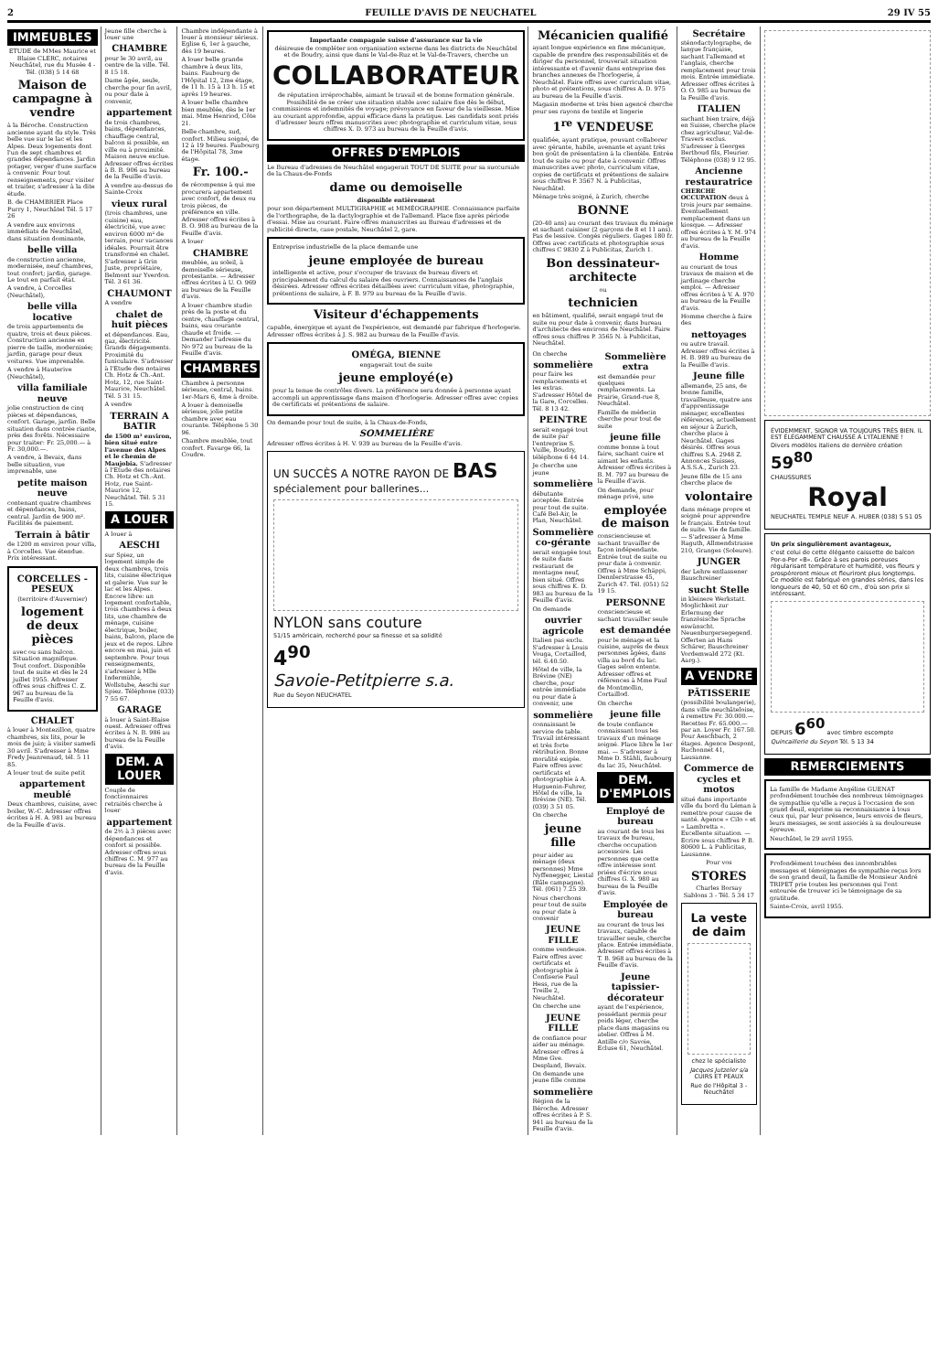2 FEUILLE D'AVIS DE NEUCHATEL 29 IV 55
IMMEUBLES
ETUDE de MMes Maurice et Blaise CLERC, notaires Neuchâtel, rue du Musée 4 - Tél. (038) 5 14 68
Maison de campagne à vendre
à la Béroche. Construction ancienne ayant du style. Très belle vue sur le lac et les Alpes. Deux logements dont l'un de sept chambres et grandes dépendances. Jardin potager, verger d'une surface à convenir. Pour tout renseignements, pour visiter et traiter, s'adresser à la dite étude.
B. de CHAMBRIER Place Purry 1, Neuchâtel Tél. 5 17 26
A vendre aux environs immédiats de Neuchâtel, dans situation dominante,
belle villa
de construction ancienne, modernisée, neuf chambres, tout confort; jardin, garage. Le tout en parfait état.
A vendre, à Corcelles (Neuchâtel),
belle villa locative
de trois appartements de quatre, trois et deux pièces. Construction ancienne en pierre de taille, modernisée; jardin, garage pour deux voitures. Vue imprenable.
A vendre à Hauterive (Neuchâtel),
villa familiale neuve
jolie construction de cinq pièces et dépendances, confort. Garage, jardin. Belle situation dans contrée riante, près des forêts. Nécessaire pour traiter: Fr. 25,000.— à Fr. 30,000.—.
A vendre, à Bevaix, dans belle situation, vue imprenable, une
petite maison neuve
contenant quatre chambres et dépendances, bains, central. Jardin de 900 m². Facilités de paiement.
Terrain à bâtir
de 1200 m environ pour villa, à Corcelles. Vue étendue. Prix intéressant.
CORCELLES - PESEUX
(territoire d'Auvernier)
logement de deux pièces
avec ou sans balcon. Situation magnifique. Tout confort. Disponible tout de suite et dès le 24 juillet 1955. Adresser offres sous chiffres C. Z. 967 au bureau de la Feuille d'avis.
CHALET
à louer à Montezillon, quatre chambres, six lits, pour le mois de juin; à visiter samedi 30 avril. S'adresser à Mme Fredy Jeanrenaud, tél. 5 11 85.
A louer tout de suite petit
appartement meublé
Deux chambres, cuisine, avec boiler, W.-C. Adresser offres écrites à H. A. 981 au bureau de la Feuille d'avis.
Jeune fille cherche à louer une
CHAMBRE
pour le 30 avril, au centre de la ville. Tél. 8 15 18.
Dame âgée, seule, cherche pour fin avril, ou pour date à convenir,
appartement
de trois chambres, bains, dépendances, chauffage central, balcon si possible, en ville ou à proximité. Maison neuve exclue. Adresser offres écrites à B. B. 906 au bureau de la Feuille d'avis.
A vendre au-dessus de Sainte-Croix
vieux rural
(trois chambres, une cuisine) eau, électricité, vue avec environ 6000 m² de terrain, pour vacances idéales. Pourrait être transformé en chalet. S'adresser à Grin Juste, propriétaire, Belmont sur Yverdon. Tél. 3 61 36.
CHAUMONT
A vendre
chalet de huit pièces
et dépendances. Eau, gaz, électricité. Grands dégagements. Proximité du funiculaire. S'adresser à l'Etude des notaires Ch. Hotz & Ch.-Ant. Hotz, 12, rue Saint-Maurice, Neuchâtel. Tél. 5 31 15.
A vendre
TERRAIN A BATIR
de 1500 m² environ, bien situé entre l'avenue des Alpes et le chemin de Maujobia. S'adresser à l'Etude des notaires Ch. Hotz et Ch.-Ant. Hotz, rue Saint-Maurice 12, Neuchâtel. Tél. 5 31 15.
A LOUER
A louer à
AESCHI
sur Spiez, un logement simple de deux chambres, trois lits, cuisine électrique et galerie. Vue sur le lac et les Alpes. Encore libre: un logement confortable, trois chambres à deux lits, une chambre de ménage, cuisine électrique, boiler, bains, balcon, place de jeux et de repos. Libre encore en mai, juin et septembre. Pour tous renseignements, s'adresser à Mlle Indermühle, Wollstube, Aeschi sur Spiez. Téléphone (033) 7 55 67.
GARAGE
à louer à Saint-Blaise ouest. Adresser offres écrites à N. B. 986 au bureau de la Feuille d'avis.
DEM. A LOUER
Couple de fonctionnaires retraités cherche à louer
appartement
de 2½ à 3 pièces avec dépendances et confort si possible. Adresser offres sous chiffres C. M. 977 au bureau de la Feuille d'avis.
Chambre indépendante à louer à monsieur sérieux. Eglise 6, 1er à gauche, dès 19 heures.
A louer belle grande chambre à deux lits, bains. Faubourg de l'Hôpital 12, 2me étage, de 11 h. 15 à 13 h. 15 et après 19 heures.
A louer belle chambre bien meublée, dès le 1er mai. Mme Henriod, Côte 21.
Belle chambre, sud, confort. Milieu soigné, de 12 à 19 heures. Faubourg de l'Hôpital 78, 3me étage.
Fr. 100.-
de récompense à qui me procurera appartement avec confort, de deux ou trois pièces, de préférence en ville. Adresser offres écrites à B. O. 908 au bureau de la Feuille d'avis.
A louer
CHAMBRE
meublée, au soleil, à demoiselle sérieuse, protestante. — Adresser offres écrites à U. O. 969 au bureau de la Feuille d'avis.
A louer chambre studio près de la poste et du centre, chauffage central, bains, eau courante chaude et froide. — Demander l'adresse du No 972 au bureau de la Feuille d'avis.
CHAMBRES
Chambre à personne sérieuse, central, bains. 1er-Mars 6, 4me à droite.
A louer à demoiselle sérieuse, jolie petite chambre avec eau courante. Téléphone 5 30 96.
Chambre meublée, tout confort. Favarge 66, la Coudre.
Importante compagnie suisse d'assurance sur la vie
désireuse de compléter son organisation externe dans les districts de Neuchâtel et de Boudry, ainsi que dans le Val-de-Ruz et le Val-de-Travers, cherche un
COLLABORATEUR
de réputation irréprochable, aimant le travail et de bonne formation générale. Possibilité de se créer une situation stable avec salaire fixe dès le début, commissions et indemnités de voyage; prévoyance en faveur de la vieillesse. Mise au courant approfondie, appui efficace dans la pratique. Les candidats sont priés d'adresser leurs offres manuscrites avec photographie et curriculum vitae, sous chiffres X. D. 973 au bureau de la Feuille d'avis.
OFFRES D'EMPLOIS
Le Bureau d'adresses de Neuchâtel engagerait TOUT DE SUITE pour sa succursale de la Chaux-de-Fonds
dame ou demoiselle
disponible entièrement
pour son département MULTIGRAPHIE et MIMÉOGRAPHIE. Connaissance parfaite de l'orthographe, de la dactylographie et de l'allemand. Place fixe après période d'essai. Mise au courant. Faire offres manuscrites au Bureau d'adresses et de publicité directe, case postale, Neuchâtel 2, gare.
Entreprise industrielle de la place demande une
jeune employée de bureau
intelligente et active, pour s'occuper de travaux de bureau divers et principalement du calcul du salaire des ouvriers. Connaissances de l'anglais désirées. Adresser offres écrites détaillées avec curriculum vitae, photographie, prétentions de salaire, à F. B. 979 au bureau de la Feuille d'avis.
Visiteur d'échappements
capable, énergique et ayant de l'expérience, est demandé par fabrique d'horlogerie. Adresser offres écrites à J. S. 982 au bureau de la Feuille d'avis.
OMÉGA, BIENNE
engagerait tout de suite
jeune employé(e)
pour la tenue de contrôles divers. La préférence sera donnée à personne ayant accompli un apprentissage dans maison d'horlogerie. Adresser offres avec copies de certificats et prétentions de salaire.
On demande pour tout de suite, à la Chaux-de-Fonds,
SOMMELIÈRE
Adresser offres écrites à H. V. 939 au bureau de la Feuille d'avis.
UN SUCCÈS A NOTRE RAYON DE BAS
spécialement pour ballerines...
NYLON sans couture
51/15 américain, recherché pour sa finesse et sa solidité
4<sup>90</sup>
Savoie-Petitpierre s.a.
Rue du Seyon NEUCHATEL
Mécanicien qualifié
ayant longue expérience en fine mécanique, capable de prendre des responsabilités et de diriger du personnel, trouverait situation intéressante et d'avenir dans entreprise des branches annexes de l'horlogerie, à Neuchâtel. Faire offres avec curriculum vitae, photo et prétentions, sous chiffres A. D. 975 au bureau de la Feuille d'avis.
Magasin moderne et très bien agencé cherche pour ses rayons de textile et lingerie
1<sup>re</sup> VENDEUSE
qualifiée, ayant pratique, pouvant collaborer avec gérante, habile, avenante et ayant très bon goût de présentation à la clientèle. Entrée tout de suite ou pour date à convenir. Offres manuscrites avec photo, curriculum vitae, copies de certificats et prétentions de salaire sous chiffres P. 3567 N. à Publicitas, Neuchâtel.
Ménage très soigné, à Zurich, cherche
BONNE
(20-40 ans) au courant des travaux du ménage et sachant cuisiner (2 garçons de 8 et 11 ans). Pas de lessive. Congés réguliers. Gages 180 fr. Offres avec certificats et photographie sous chiffres C 9830 Z à Publicitas, Zurich 1.
Bon dessinateur-architecte
ou
technicien
en bâtiment, qualifié, serait engagé tout de suite ou pour date à convenir, dans bureau d'architecte des environs de Neuchâtel. Faire offres sous chiffres P. 3565 N. à Publicitas, Neuchâtel.
On cherche
sommelière
pour faire les remplacements et les extras. S'adresser Hôtel de la Gare, Corcelles. Tél. 8 13 42.
PEINTRE
serait engagé tout de suite par l'entreprise S. Vuille, Boudry, téléphone 6 44 14.
Je cherche une jeune
sommelière
débutante acceptée. Entrée pour tout de suite. Café Bel-Air, le Plan, Neuchâtel.
Sommelière co-gérante
serait engagée tout de suite dans restaurant de montagne neuf, bien situé. Offres sous chiffres K. D. 983 au bureau de la Feuille d'avis.
On demande
ouvrier agricole
Italien pas exclu. S'adresser à Louis Vouga, Cortaillod, tél. 6.40.50.
Hôtel de ville, la Brévine (NE) cherche, pour entrée immédiate ou pour date à convenir, une
sommelière
connaissant le service de table. Travail intéressant et très forte rétribution. Bonne moralité exigée. Faire offres avec certificats et photographie à A. Huguenin-Fuhrer, Hôtel de ville, la Brévine (NE). Tél. (039) 3 51 05.
On cherche
jeune fille
pour aider au ménage (deux personnes) Mme Nyffenegger, Liestal (Bâle campagne). Tél. (061) 7.25 39.
Nous cherchons pour tout de suite ou pour date à convenir
JEUNE FILLE
comme vendeuse. Faire offres avec certificats et photographie à Confiserie Paul Hess, rue de la Treille 2, Neuchâtel.
On cherche une
JEUNE FILLE
de confiance pour aider au ménage. Adresser offres à Mme Gve. Despland, Bevaix.
On demande une jeune fille comme
sommelière
Région de la Béroche. Adresser offres écrites à P. S. 941 au bureau de la Feuille d'avis.
Sommelière extra
est demandée pour quelques remplacements. La Prairie, Grand-rue 8, Neuchâtel.
Famille de médecin cherche pour tout de suite
jeune fille
comme bonne à tout faire, sachant cuire et aimant les enfants. Adresser offres écrites à B. M. 797 au bureau de la Feuille d'avis.
On demande, pour ménage privé, une
employée de maison
consciencieuse et sachant travailler de façon indépendante. Entrée tout de suite ou pour date à convenir. Offres à Mme Schäppi, Dennlerstrasse 45, Zurich 47. Tél. (051) 52 19 15.
PERSONNE
consciencieuse et sachant travailler seule
est demandée
pour le ménage et la cuisine, auprès de deux personnes âgées, dans villa au bord du lac. Gages selon entente. Adresser offres et références à Mme Paul de Montmollin, Cortaillod.
On cherche
jeune fille
de toute confiance connaissant tous les travaux d'un ménage soigné. Place libre le 1er mai. — S'adresser à Mme D. Stähli, faubourg du lac 35, Neuchâtel.
DEM. D'EMPLOIS
Employé de bureau
au courant de tous les travaux de bureau, cherche occupation accessoire. Les personnes que cette offre intéresse sont priées d'écrire sous chiffres G. X. 980 au bureau de la Feuille d'avis.
Employée de bureau
au courant de tous les travaux, capable de travailler seule, cherche place. Entrée immédiate. Adresser offres écrites à T. B. 968 au bureau de la Feuille d'avis.
Jeune tapissier-décorateur
ayant de l'expérience, possédant permis pour poids léger, cherche place dans magasins ou atelier. Offres à M. Antille c/o Savoie, Ecluse 61, Neuchâtel.
Secrétaire
sténodactylographe, de langue française, sachant l'allemand et l'anglais, cherche remplacement pour trois mois. Entrée immédiate. Adresser offres écrites à O. O. 985 au bureau de la Feuille d'avis.
ITALIEN
sachant bien traire, déjà en Suisse, cherche place chez agriculteur, Val-de-Travers exclus. S'adresser à Georges Berthoud fils, Fleurier. Téléphone (038) 9 12 95.
Ancienne restauratrice
CHERCHE OCCUPATION deux à trois jours par semaine. Eventuellement remplacement dans un kiosque. — Adresser offres écrites à Y. M. 974 au bureau de la Feuille d'avis.
Homme
au courant de tous travaux de maison et de jardinage cherche emploi. — Adresser offres écrites à V. A. 970 au bureau de la Feuille d'avis.
Homme cherche à faire des
nettoyages
ou autre travail. Adresser offres écrites à H. B. 989 au bureau de la Feuille d'avis.
Jeune fille
allemande, 25 ans, de bonne famille, travailleuse, quatre ans d'apprentissage ménager, excellentes références, actuellement en séjour à Zurich, cherche place à Neuchâtel. Gages désirés. Offres sous chiffres S.A. 2948 Z. Annonces Suisses, A.S.S.A., Zurich 23.
Jeune fille de 15 ans cherche place de
volontaire
dans ménage propre et soigné pour apprendre le français. Entrée tout de suite. Vie de famille. — S'adresser à Mme Raguth, Allmendstrasse 210, Granges (Soleure).
JUNGER
der Lehre entlassener Bauschreiner
sucht Stelle
in kleinere Werkstatt. Moglichkeit zur Erlernung der französische Sprache eswünscht. Neuenburgersegegend. Offerten an Hans Schärer, Bauschreiner Vordemwald 272 (Kt. Aarg.).
A VENDRE
PÂTISSERIE
(possibilité boulangerie), dans ville neuchâteloise, à remettre Fr. 30.000.— Recettes Fr. 65.000.— par an. Loyer Fr. 167.50. Four Aeschbach, 2 étages. Agence Despont, Ruchonnet 41, Lausanne.
Commerce de cycles et motos
situé dans importante ville du bord du Léman à remettre pour cause de santé. Agence « Cilo » et « Lambretta ». Excellente situation. — Ecrire sous chiffres P. B. 80600 L. à Publicitas, Lausanne.
Pour vos
STORES
Charles Borsay
Sablons 3 - Tél. 5 34 17
La veste de daim
chez le spécialiste
Jacques Jutzeler s/a CUIRS ET PEAUX
Rue de l'Hôpital 3 - Neuchâtel
ÉVIDEMMENT, SIGNOR VA TOUJOURS TRÈS BIEN. IL EST ÉLÉGAMMENT CHAUSSÉ À L'ITALIENNE !
Divers modèles italiens de dernière création 59<sup>80</sup>
CHAUSSURES
Royal
NEUCHATEL TEMPLE NEUF A. HUBER (038) 5 51 05
Un prix singulièrement avantageux,
c'est celui de cette élégante caissette de balcon Por-o-Por «B». Grâce à ses parois poreuses régularisant température et humidité, vos fleurs y prospéreront mieux et fleuriront plus longtemps. Ce modèle est fabriqué en grandes séries, dans les longueurs de 40, 50 et 60 cm., d'où son prix si intéressant.
DEPUIS 6<sup>60</sup> avec timbre escompte Quincaillerie du Seyon Tél. 5 13 34
REMERCIEMENTS
La famille de Madame Angéline GUENAT profondément touchée des nombreux témoignages de sympathie qu'elle a reçus à l'occasion de son grand deuil, exprime sa reconnaissance à tous ceux qui, par leur présence, leurs envois de fleurs, leurs messages, se sont associés à sa douloureuse épreuve.
Neuchâtel, le 29 avril 1955.
Profondément touchées des innombrables messages et témoignages de sympathie reçus lors de son grand deuil, la famille de Monsieur André TRIPET prie toutes les personnes qui l'ont entourée de trouver ici le témoignage de sa gratitude.
Sainte-Croix, avril 1955.